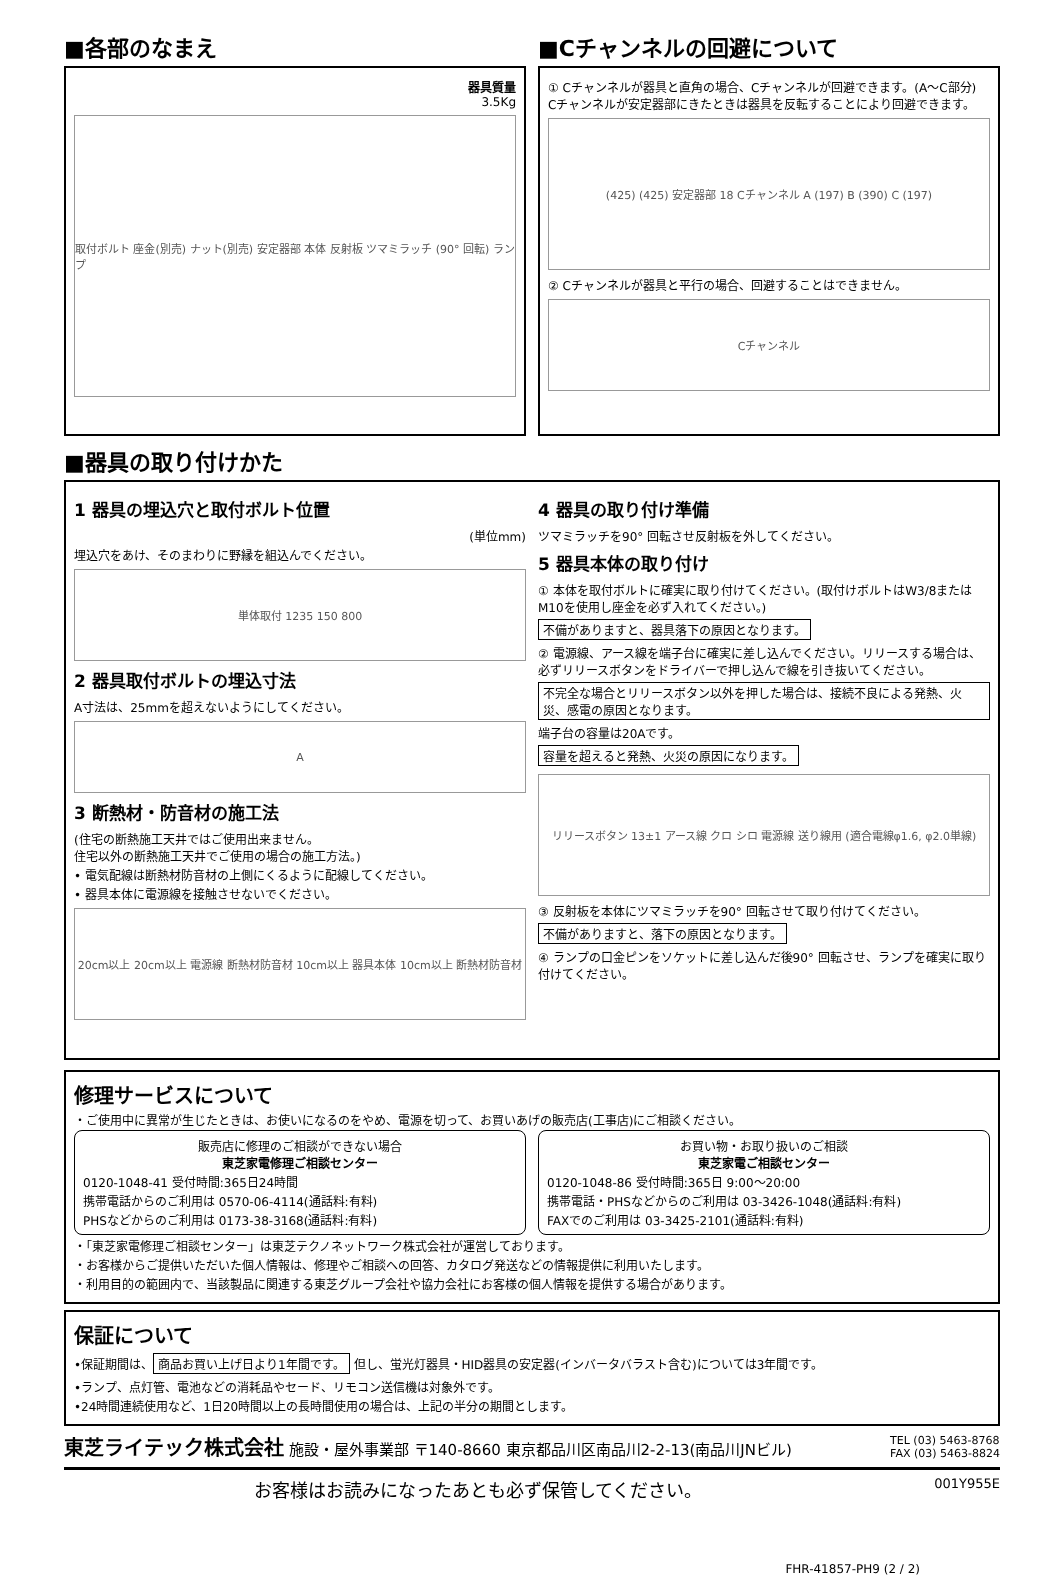■各部のなまえ
器具質量
3.5Kg
取付ボルト 座金(別売) ナット(別売) 安定器部 本体 反射板 ツマミラッチ (90° 回転) ランプ
■Cチャンネルの回避について
① Cチャンネルが器具と直角の場合、Cチャンネルが回避できます。(A～C部分)
Cチャンネルが安定器部にきたときは器具を反転することにより回避できます。
(425) (425) 安定器部 18 Cチャンネル A (197) B (390) C (197)
② Cチャンネルが器具と平行の場合、回避することはできません。
Cチャンネル
■器具の取り付けかた
1 器具の埋込穴と取付ボルト位置
(単位mm)
埋込穴をあけ、そのまわりに野縁を組込んでください。
単体取付 1235 150 800
2 器具取付ボルトの埋込寸法
A寸法は、25mmを超えないようにしてください。
A
3 断熱材・防音材の施工法
(住宅の断熱施工天井ではご使用出来ません。
住宅以外の断熱施工天井でご使用の場合の施工方法。)
• 電気配線は断熱材防音材の上側にくるように配線してください。
• 器具本体に電源線を接触させないでください。
20cm以上 20cm以上 電源線 断熱材防音材 10cm以上 器具本体 10cm以上 断熱材防音材
4 器具の取り付け準備
ツマミラッチを90° 回転させ反射板を外してください。
5 器具本体の取り付け
① 本体を取付ボルトに確実に取り付けてください。(取付けボルトはW3/8またはM10を使用し座金を必ず入れてください。)
不備がありますと、器具落下の原因となります。
② 電源線、アース線を端子台に確実に差し込んでください。リリースする場合は、必ずリリースボタンをドライバーで押し込んで線を引き抜いてください。
不完全な場合とリリースボタン以外を押した場合は、接続不良による発熱、火災、感電の原因となります。
端子台の容量は20Aです。
容量を超えると発熱、火災の原因になります。
リリースボタン 13±1 アース線 クロ シロ 電源線 送り線用 (適合電線φ1.6, φ2.0単線)
③ 反射板を本体にツマミラッチを90° 回転させて取り付けてください。
不備がありますと、落下の原因となります。
④ ランプの口金ピンをソケットに差し込んだ後90° 回転させ、ランプを確実に取り付けてください。
修理サービスについて
・ご使用中に異常が生じたときは、お使いになるのをやめ、電源を切って、お買いあげの販売店(工事店)にご相談ください。
販売店に修理のご相談ができない場合
東芝家電修理ご相談センター
0120-1048-41 受付時間:365日24時間
携帯電話からのご利用は 0570-06-4114(通話料:有料)
PHSなどからのご利用は 0173-38-3168(通話料:有料)
お買い物・お取り扱いのご相談
東芝家電ご相談センター
0120-1048-86 受付時間:365日 9:00～20:00
携帯電話・PHSなどからのご利用は 03-3426-1048(通話料:有料)
FAXでのご利用は 03-3425-2101(通話料:有料)
・「東芝家電修理ご相談センター」は東芝テクノネットワーク株式会社が運営しております。
・お客様からご提供いただいた個人情報は、修理やご相談への回答、カタログ発送などの情報提供に利用いたします。
・利用目的の範囲内で、当該製品に関連する東芝グループ会社や協力会社にお客様の個人情報を提供する場合があります。
保証について
•保証期間は、 商品お買い上げ日より1年間です。 但し、蛍光灯器具・HID器具の安定器(インバータバラスト含む)については3年間です。
•ランプ、点灯管、電池などの消耗品やセード、リモコン送信機は対象外です。
•24時間連続使用など、1日20時間以上の長時間使用の場合は、上記の半分の期間とします。
東芝ライテック株式会社 施設・屋外事業部 〒140-8660 東京都品川区南品川2-2-13(南品川JNビル) TEL (03) 5463-8768
FAX (03) 5463-8824
お客様はお読みになったあとも必ず保管してください。 001Y955E
FHR-41857-PH9 (2 / 2)